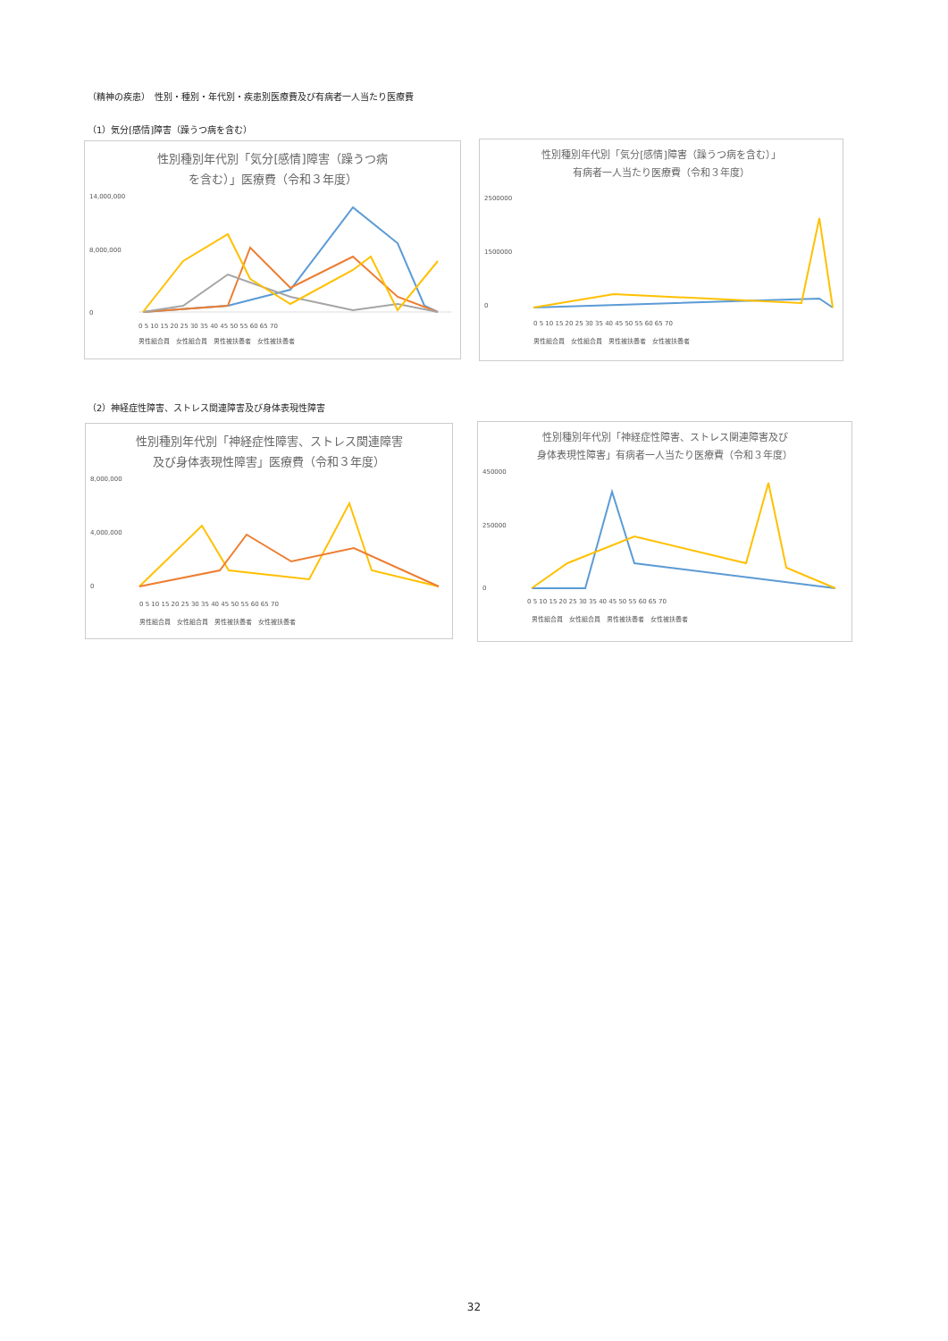（精神の疾患）　性別・種別・年代別・疾患別医療費及び有病者一人当たり医療費
（1）気分[感情]障害（躁うつ病を含む）
性別種別年代別「気分[感情]障害（躁うつ病
を含む）」医療費（令和３年度）
14,000,000
8,000,000
0
0 5 10 15 20 25 30 35 40 45 50 55 60 65 70
男性組合員　女性組合員　男性被扶養者　女性被扶養者
性別種別年代別「気分[感情]障害（躁うつ病を含む）」
有病者一人当たり医療費（令和３年度）
2500000
1500000
0
0 5 10 15 20 25 30 35 40 45 50 55 60 65 70
男性組合員　女性組合員　男性被扶養者　女性被扶養者
（2）神経症性障害、ストレス関連障害及び身体表現性障害
性別種別年代別「神経症性障害、ストレス関連障害
及び身体表現性障害」医療費（令和３年度）
8,000,000
4,000,000
0
0 5 10 15 20 25 30 35 40 45 50 55 60 65 70
男性組合員　女性組合員　男性被扶養者　女性被扶養者
性別種別年代別「神経症性障害、ストレス関連障害及び
身体表現性障害」有病者一人当たり医療費（令和３年度）
450000
250000
0
0 5 10 15 20 25 30 35 40 45 50 55 60 65 70
男性組合員　女性組合員　男性被扶養者　女性被扶養者
32